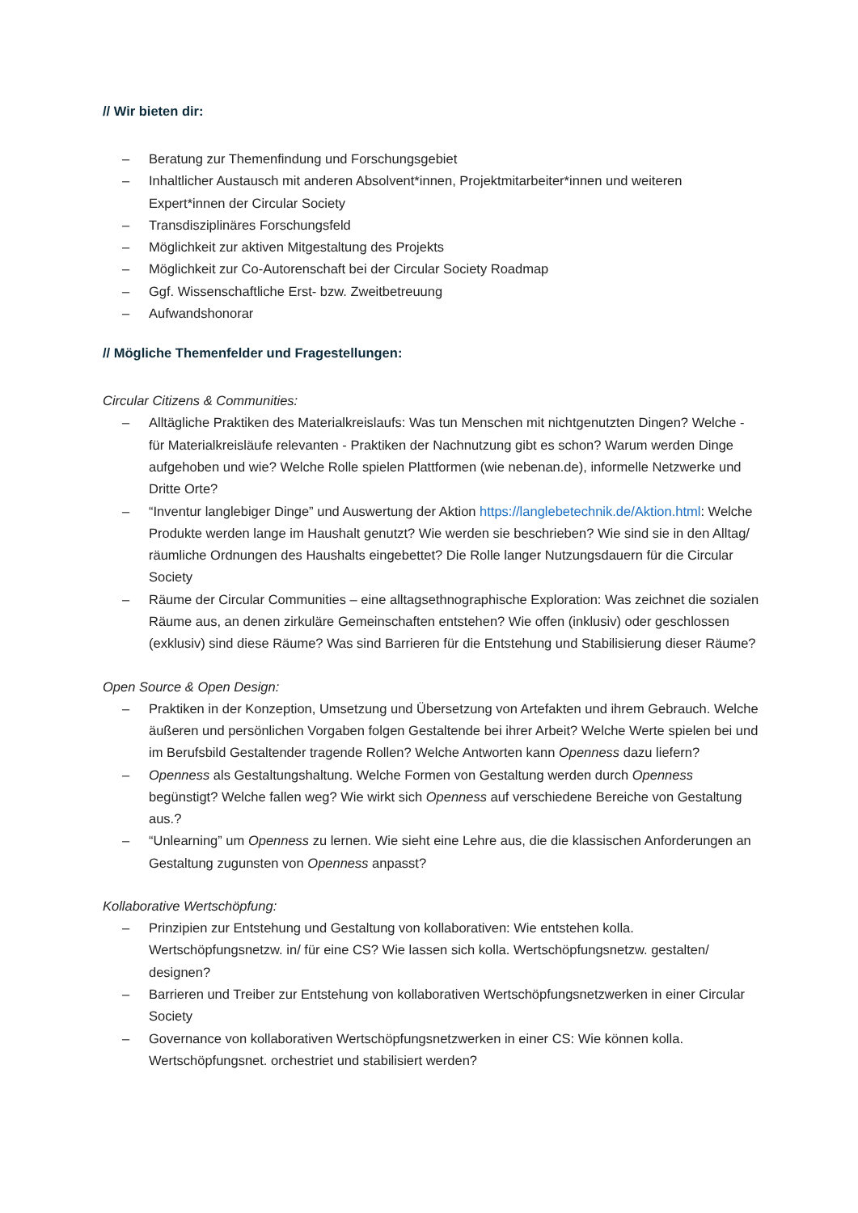// Wir bieten dir:
– Beratung zur Themenfindung und Forschungsgebiet
– Inhaltlicher Austausch mit anderen Absolvent*innen, Projektmitarbeiter*innen und weiteren Expert*innen der Circular Society
– Transdisziplinäres Forschungsfeld
– Möglichkeit zur aktiven Mitgestaltung des Projekts
– Möglichkeit zur Co-Autorenschaft bei der Circular Society Roadmap
– Ggf. Wissenschaftliche Erst- bzw. Zweitbetreuung
– Aufwandshonorar
// Mögliche Themenfelder und Fragestellungen:
Circular Citizens & Communities:
– Alltägliche Praktiken des Materialkreislaufs: Was tun Menschen mit nichtgenutzten Dingen? Welche - für Materialkreisläufe relevanten - Praktiken der Nachnutzung gibt es schon? Warum werden Dinge aufgehoben und wie? Welche Rolle spielen Plattformen (wie nebenan.de), informelle Netzwerke und Dritte Orte?
– “Inventur langlebiger Dinge” und Auswertung der Aktion https://langlebetechnik.de/Aktion.html: Welche Produkte werden lange im Haushalt genutzt? Wie werden sie beschrieben? Wie sind sie in den Alltag/ räumliche Ordnungen des Haushalts eingebettet? Die Rolle langer Nutzungsdauern für die Circular Society
– Räume der Circular Communities – eine alltagsethnographische Exploration: Was zeichnet die sozialen Räume aus, an denen zirkuläre Gemeinschaften entstehen? Wie offen (inklusiv) oder geschlossen (exklusiv) sind diese Räume? Was sind Barrieren für die Entstehung und Stabilisierung dieser Räume?
Open Source & Open Design:
– Praktiken in der Konzeption, Umsetzung und Übersetzung von Artefakten und ihrem Gebrauch. Welche äußeren und persönlichen Vorgaben folgen Gestaltende bei ihrer Arbeit? Welche Werte spielen bei und im Berufsbild Gestaltender tragende Rollen? Welche Antworten kann Openness dazu liefern?
– Openness als Gestaltungshaltung. Welche Formen von Gestaltung werden durch Openness begünstigt? Welche fallen weg? Wie wirkt sich Openness auf verschiedene Bereiche von Gestaltung aus.?
– “Unlearning” um Openness zu lernen. Wie sieht eine Lehre aus, die die klassischen Anforderungen an Gestaltung zugunsten von Openness anpasst?
Kollaborative Wertschöpfung:
– Prinzipien zur Entstehung und Gestaltung von kollaborativen: Wie entstehen kolla. Wertschöpfungsnetzw. in/ für eine CS? Wie lassen sich kolla. Wertschöpfungsnetzw. gestalten/ designen?
– Barrieren und Treiber zur Entstehung von kollaborativen Wertschöpfungsnetzwerken in einer Circular Society
– Governance von kollaborativen Wertschöpfungsnetzwerken in einer CS: Wie können kolla. Wertschöpfungsnet. orchestriet und stabilisiert werden?